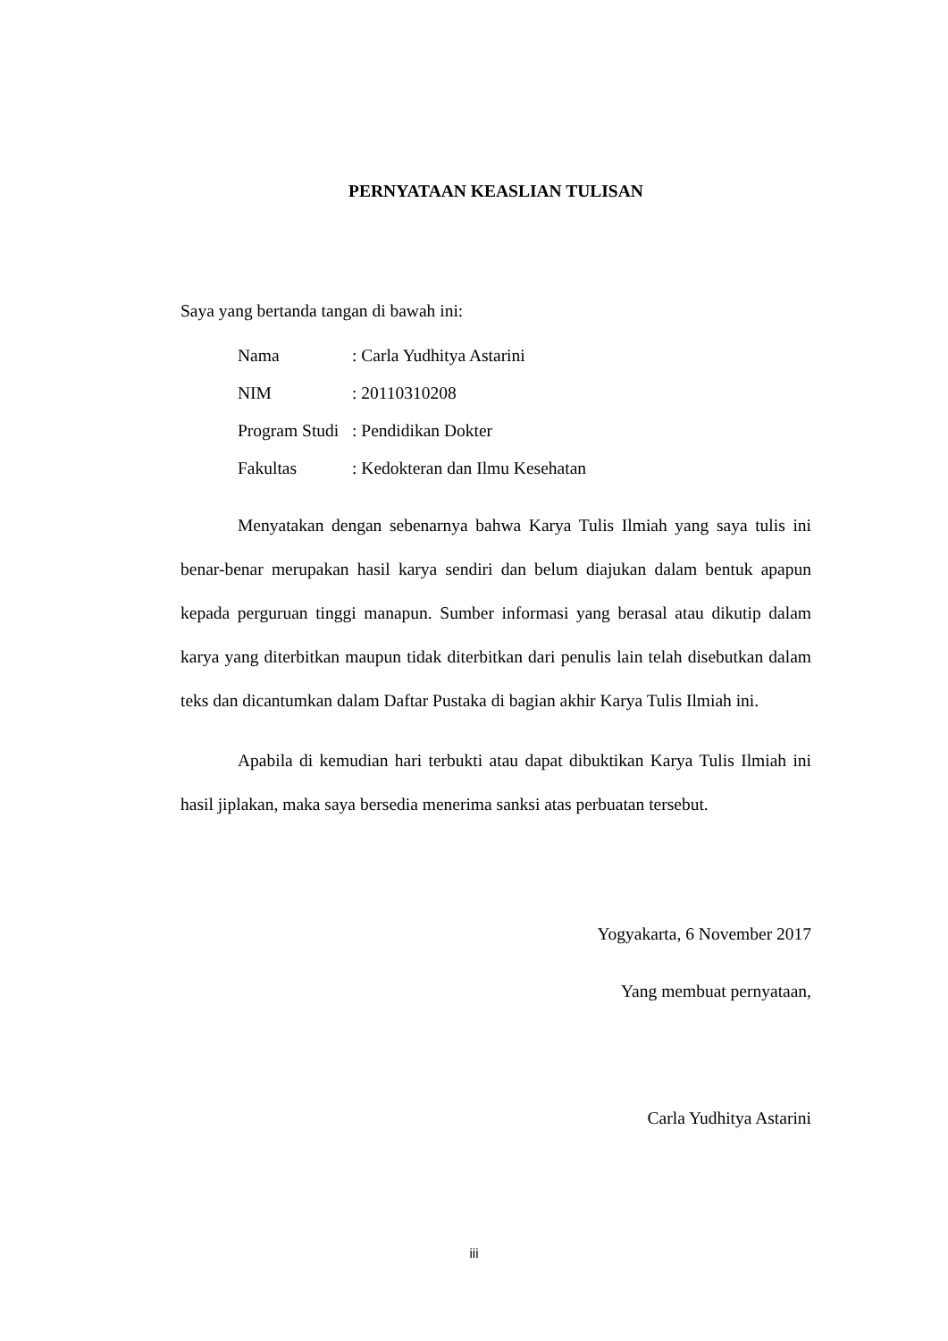PERNYATAAN KEASLIAN TULISAN
Saya yang bertanda tangan di bawah ini:
| Nama | : Carla Yudhitya Astarini |
| NIM | : 20110310208 |
| Program Studi | : Pendidikan Dokter |
| Fakultas | : Kedokteran dan Ilmu Kesehatan |
Menyatakan dengan sebenarnya bahwa Karya Tulis Ilmiah yang saya tulis ini benar-benar merupakan hasil karya sendiri dan belum diajukan dalam bentuk apapun kepada perguruan tinggi manapun. Sumber informasi yang berasal atau dikutip dalam karya yang diterbitkan maupun tidak diterbitkan dari penulis lain telah disebutkan dalam teks dan dicantumkan dalam Daftar Pustaka di bagian akhir Karya Tulis Ilmiah ini.
Apabila di kemudian hari terbukti atau dapat dibuktikan Karya Tulis Ilmiah ini hasil jiplakan, maka saya bersedia menerima sanksi atas perbuatan tersebut.
Yogyakarta, 6 November 2017
Yang membuat pernyataan,
Carla Yudhitya Astarini
iii